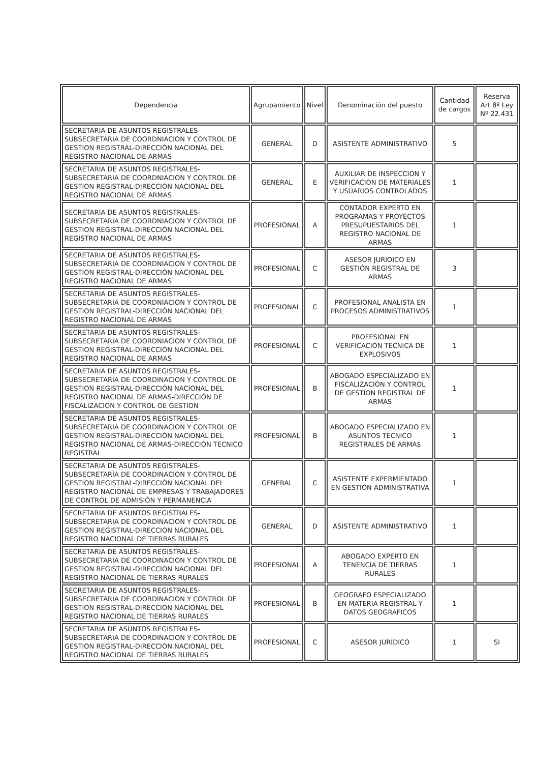| Dependencia | Agrupamiento | Nivel | Denominación del puesto | Cantidad de cargos | Reserva Art 8º Ley Nº 22.431 |
| --- | --- | --- | --- | --- | --- |
| SECRETARIA DE ASUNTOS REGISTRALES-SUBSECRETARIA DE COORDNIACION Y CONTROL DE GESTION REGISTRAL-DIRECCIÓN NACIONAL DEL REGISTRO NACIONAL DE ARMAS | GENERAL | D | ASISTENTE ADMINISTRATIVO | 5 | |
| SECRETARIA DE ASUNTOS REGISTRALES-SUBSECRETARIA DE COORDNIACION Y CONTROL DE GESTION REGISTRAL-DIRECCIÓN NACIONAL DEL REGISTRO NACIONAL DE ARMAS | GENERAL | E | AUXILIAR DE INSPECCION Y VERIFICACION DE MATERIALES Y USUARIOS CONTROLADOS | 1 | |
| SECRETARIA DE ASUNTOS REGISTRALES-SUBSECRETARIA DE COORDNIACION Y CONTROL DE GESTION REGISTRAL-DIRECCIÓN NACIONAL DEL REGISTRO NACIONAL DE ARMAS | PROFESIONAL | A | CONTADOR EXPERTO EN PROGRAMAS Y PROYECTOS PRESUPUESTARIOS DEL REGISTRO NACIONAL DE ARMAS | 1 | |
| SECRETARIA DE ASUNTOS REGISTRALES-SUBSECRETARIA DE COORDNIACION Y CONTROL DE GESTION REGISTRAL-DIRECCIÓN NACIONAL DEL REGISTRO NACIONAL DE ARMAS | PROFESIONAL | C | ASESOR JURIOICO EN GESTIÓN REGISTRAL DE ARMAS | 3 | |
| SECRETARIA DE ASUNTOS REGISTRALES-SUBSECRETARIA DE COORDNIACION Y CONTROL DE GESTION REGISTRAL-DIRECCIÓN NACIONAL DEL REGISTRO NACIONAL DE ARMAS | PROFESIONAL | C | PROFESIONAL ANALISTA EN PROCESOS ADMINISTRATIVOS | 1 | |
| SECRETARIA DE ASUNTOS REGISTRALES-SUBSECRETARIA DE COORDNIACION Y CONTROL DE GESTION REGISTRAL-DIRECCIÓN NACIONAL DEL REGISTRO NACIONAL DE ARMAS | PROFESIONAL | C | PROFESIONAL EN VERIFICACIÓN TECNICA DE EXPLOSIVOS | 1 | |
| SECRETARIA DE ASUNTOS REGISTRALES-SUBSECRETARIA DE COORDINACION Y CONTROL DE GESTION REGISTRAL-DIRECCIÓN NACIONAL DEL REGISTRO NACIONAL DE ARMAS-DIRECCIÓN DE FISCALIZACION Y CONTROL OE GESTION | PROFESIONAL | B | ABOGADO ESPECIALIZADO EN FISCALIZACIÓN Y CONTROL DE GESTION REGISTRAL DE ARMAS | 1 | |
| SECRETARIA DE ASUNTOS REGISTRALES-SUBSECRETARIA DE COORDINACION Y CONTROL OE GESTION REGISTRAL-DIRECCIÓN NACIONAL DEL REGISTRO NACIONAL DE ARMAS-DIRECCIÓN TECNICO REGISTRAL | PROFESIONAL | B | ABOGADO ESPECIALIZADO EN ASUNTOS TECNICO REGISTRALES DE ARMA$ | 1 | |
| SECRETARIA DE ASUNTOS REGISTRALES-SUBSECRETARÍA DE COORDINACION Y CONTROL DE GESTION REGISTRAL-DIRECCIÓN NACIONAL DEL REGISTRO NACIONAL DE EMPRESAS Y TRABAJADORES DE CONTROL DE ADMISIÓN Y PERMANENCIA | GENERAL | C | ASISTENTE EXPERMIENTADO EN GESTIÓN ADMINISTRATIVA | 1 | |
| SECRETARIA DE ASUNTOS REGISTRALES-SUBSECRETARIA DE COORDINACION Y CONTROL DE GESTION REGISTRAL-DIRECCION NACIONAL DEL REGISTRO NACIONAL DE TIERRAS RURALES | GENERAL | D | ASISTENTE ADMINISTRATIVO | 1 | |
| SECRETARIA DE ASUNTOS REGISTRALES-SUBSECRETARIA DE COORDINACION Y CONTROL DE GESTION REGISTRAL-DIRECCION NACIONAL DEL REGISTRO NACIONAL DE TIERRAS RURALES | PROFESIONAL | A | ABOGADO EXPERTO EN TENENCIA DE TIERRAS RURALES | 1 | |
| SECRETARIA DE ASUNTOS REGISTRALES-SUBSECRETARIA DE COORDINACION Y CONTROL DE GESTION REGISTRAL-DIRECCION NACIONAL DEL REGISTRO NACIONAL DE TIERRAS RURALES | PROFESIONAL | B | GEOGRAFO ESPECIALIZADO EN MATERIA REGISTRAL Y DATOS GEOGRAFICOS | 1 | |
| SECRETARIA DE ASUNTOS REGISTRALES-SUBSECRETARIA DE COORDINACION Y CONTROL DE GESTION REGISTRAL-DIRECCION NACIONAL DEL REGISTRO NACIONAL DE TIERRAS RURALES | PROFESIONAL | C | ASESOR JURÍDICO | 1 | SI |